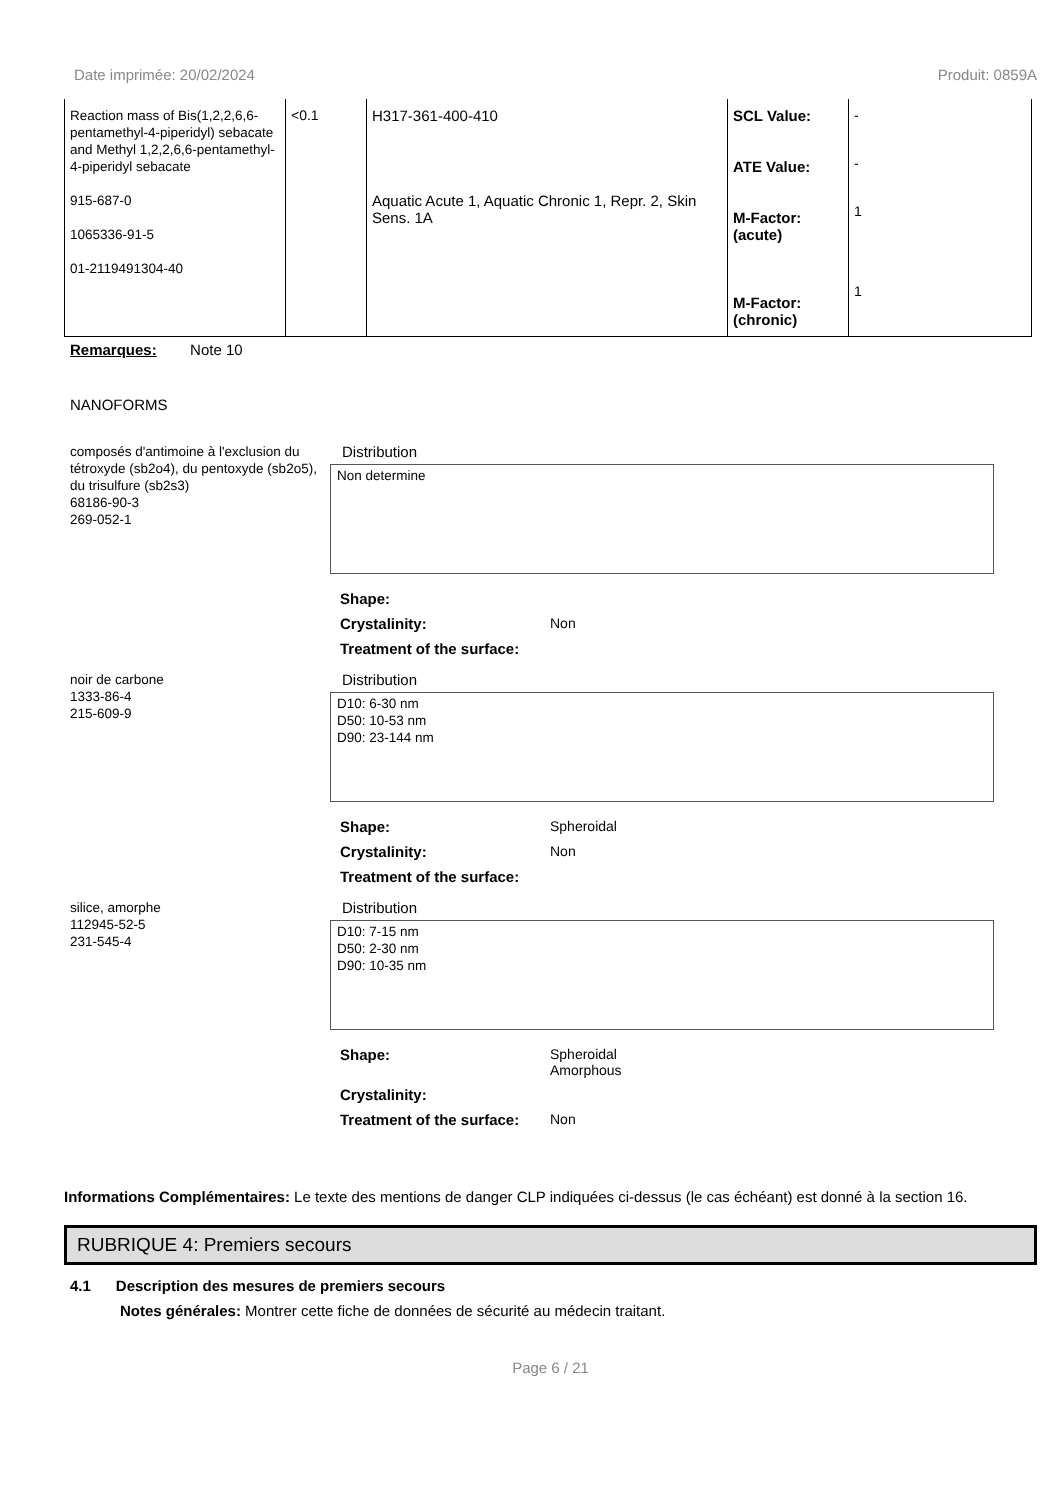Date imprimée: 20/02/2024 Produit: 0859A
| Reaction mass of Bis(1,2,2,6,6-pentamethyl-4-piperidyl) sebacate and Methyl 1,2,2,6,6-pentamethyl-4-piperidyl sebacate 915-687-0 1065336-91-5 01-2119491304-40 | <0.1 | H317-361-400-410 Aquatic Acute 1, Aquatic Chronic 1, Repr. 2, Skin Sens. 1A | SCL Value: ATE Value: M-Factor: (acute) M-Factor: (chronic) | - - 1 1 |
Remarques: Note 10
NANOFORMS
composés d'antimoine à l'exclusion du tétroxyde (sb2o4), du pentoxyde (sb2o5), du trisulfure (sb2s3)
68186-90-3
269-052-1
Distribution
Non determine
Shape:
Crystalinity:
Non
Treatment of the surface:
noir de carbone
1333-86-4
215-609-9
Distribution
D10: 6-30 nm
D50: 10-53 nm
D90: 23-144 nm
Shape:
Spheroidal
Crystalinity:
Non
Treatment of the surface:
silice, amorphe
112945-52-5
231-545-4
Distribution
D10: 7-15 nm
D50: 2-30 nm
D90: 10-35 nm
Shape:
Spheroidal
Amorphous
Crystalinity:
Treatment of the surface:
Non
Informations Complémentaires: Le texte des mentions de danger CLP indiquées ci-dessus (le cas échéant) est donné à la section 16.
RUBRIQUE 4: Premiers secours
4.1 Description des mesures de premiers secours
Notes générales: Montrer cette fiche de données de sécurité au médecin traitant.
Page 6 / 21